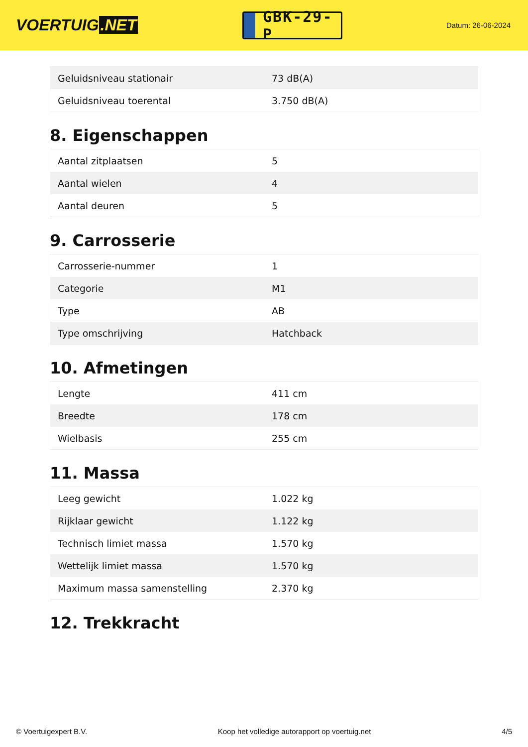VOERTUIG.NET
GBK-29-P
Datum: 26-06-2024
| Geluidsniveau stationair | 73 dB(A) |
| Geluidsniveau toerental | 3.750 dB(A) |
8. Eigenschappen
| Aantal zitplaatsen | 5 |
| Aantal wielen | 4 |
| Aantal deuren | 5 |
9. Carrosserie
| Carrosserie-nummer | 1 |
| Categorie | M1 |
| Type | AB |
| Type omschrijving | Hatchback |
10. Afmetingen
| Lengte | 411 cm |
| Breedte | 178 cm |
| Wielbasis | 255 cm |
11. Massa
| Leeg gewicht | 1.022 kg |
| Rijklaar gewicht | 1.122 kg |
| Technisch limiet massa | 1.570 kg |
| Wettelijk limiet massa | 1.570 kg |
| Maximum massa samenstelling | 2.370 kg |
12. Trekkracht
© Voertuigexpert B.V. Koop het volledige autorapport op voertuig.net 4/5